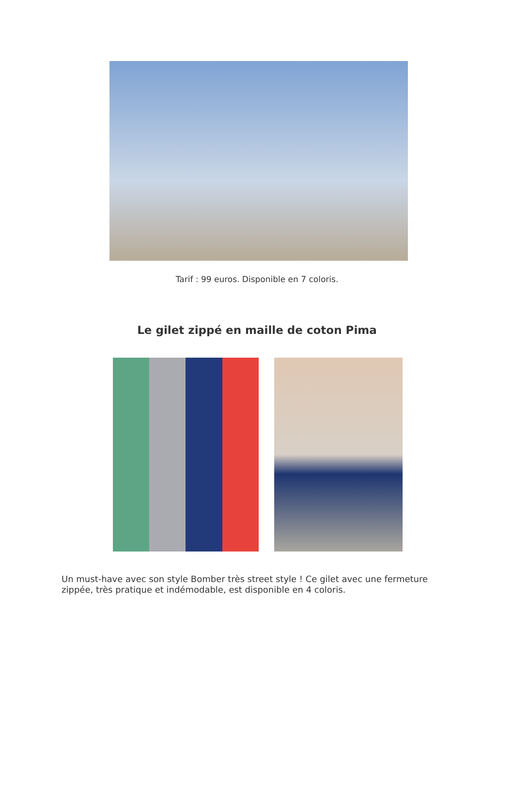Tarif : 99 euros. Disponible en 7 coloris.
Le gilet zippé en maille de coton Pima
Un must-have avec son style Bomber très street style ! Ce gilet avec une fermeture zippée, très pratique et indémodable, est disponible en 4 coloris.